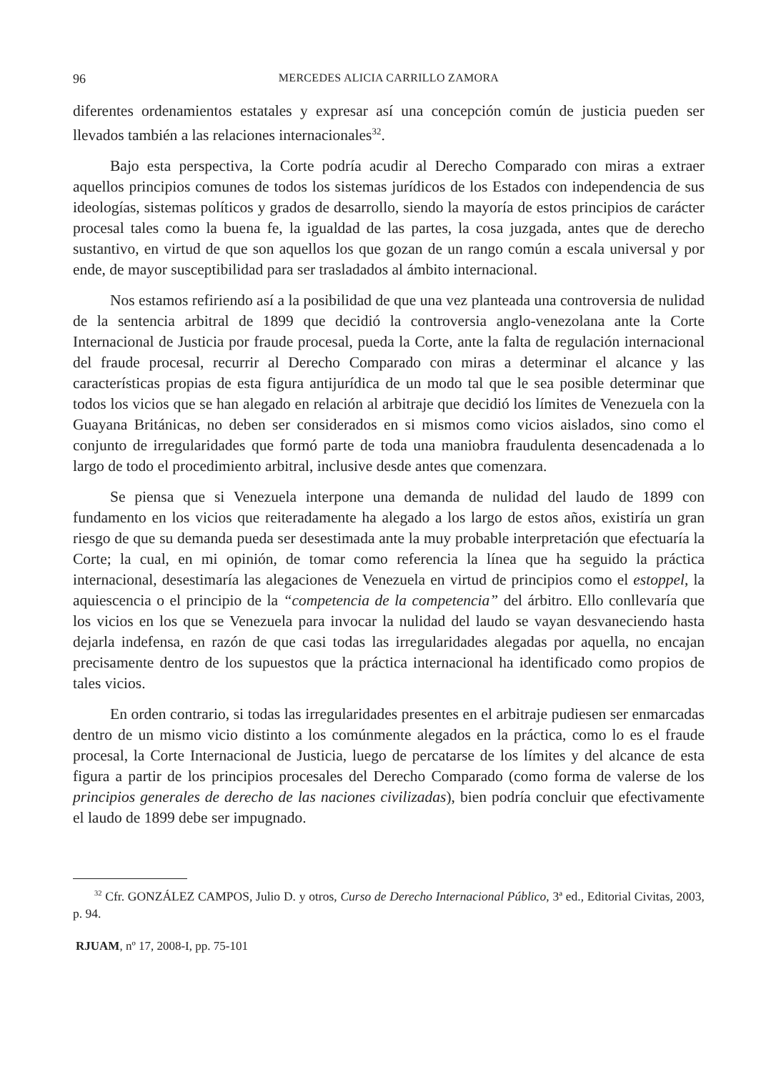96 MERCEDES ALICIA CARRILLO ZAMORA
diferentes ordenamientos estatales y expresar así una concepción común de justicia pueden ser llevados también a las relaciones internacionales<sup>32</sup>.
Bajo esta perspectiva, la Corte podría acudir al Derecho Comparado con miras a extraer aquellos principios comunes de todos los sistemas jurídicos de los Estados con independencia de sus ideologías, sistemas políticos y grados de desarrollo, siendo la mayoría de estos principios de carácter procesal tales como la buena fe, la igualdad de las partes, la cosa juzgada, antes que de derecho sustantivo, en virtud de que son aquellos los que gozan de un rango común a escala universal y por ende, de mayor susceptibilidad para ser trasladados al ámbito internacional.
Nos estamos refiriendo así a la posibilidad de que una vez planteada una controversia de nulidad de la sentencia arbitral de 1899 que decidió la controversia anglo-venezolana ante la Corte Internacional de Justicia por fraude procesal, pueda la Corte, ante la falta de regulación internacional del fraude procesal, recurrir al Derecho Comparado con miras a determinar el alcance y las características propias de esta figura antijurídica de un modo tal que le sea posible determinar que todos los vicios que se han alegado en relación al arbitraje que decidió los límites de Venezuela con la Guayana Británicas, no deben ser considerados en si mismos como vicios aislados, sino como el conjunto de irregularidades que formó parte de toda una maniobra fraudulenta desencadenada a lo largo de todo el procedimiento arbitral, inclusive desde antes que comenzara.
Se piensa que si Venezuela interpone una demanda de nulidad del laudo de 1899 con fundamento en los vicios que reiteradamente ha alegado a los largo de estos años, existiría un gran riesgo de que su demanda pueda ser desestimada ante la muy probable interpretación que efectuaría la Corte; la cual, en mi opinión, de tomar como referencia la línea que ha seguido la práctica internacional, desestimaría las alegaciones de Venezuela en virtud de principios como el estoppel, la aquiescencia o el principio de la “competencia de la competencia” del árbitro. Ello conllevaría que los vicios en los que se Venezuela para invocar la nulidad del laudo se vayan desvaneciendo hasta dejarla indefensa, en razón de que casi todas las irregularidades alegadas por aquella, no encajan precisamente dentro de los supuestos que la práctica internacional ha identificado como propios de tales vicios.
En orden contrario, si todas las irregularidades presentes en el arbitraje pudiesen ser enmarcadas dentro de un mismo vicio distinto a los comúnmente alegados en la práctica, como lo es el fraude procesal, la Corte Internacional de Justicia, luego de percatarse de los límites y del alcance de esta figura a partir de los principios procesales del Derecho Comparado (como forma de valerse de los principios generales de derecho de las naciones civilizadas), bien podría concluir que efectivamente el laudo de 1899 debe ser impugnado.
<sup>32</sup> Cfr. GONZÁLEZ CAMPOS, Julio D. y otros, Curso de Derecho Internacional Público, 3ª ed., Editorial Civitas, 2003, p. 94.
RJUAM, nº 17, 2008-I, pp. 75-101